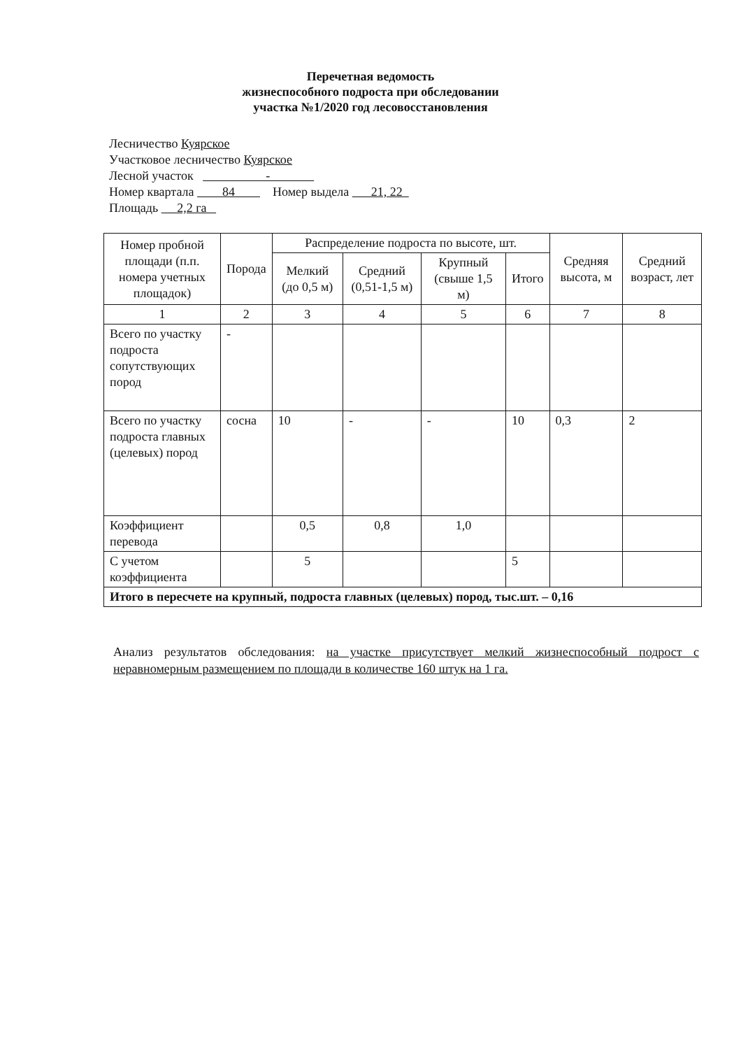Перечетная ведомость
жизнеспособного подроста при обследовании
участка №1/2020 год лесовосстановления
Лесничество Куярское
Участковое лесничество Куярское
Лесной участок -
Номер квартала 84 Номер выдела 21, 22
Площадь 2,2 га
| Номер пробной площади (п.п. номера учетных площадок) | Порода | Распределение подроста по высоте, шт. | | | | Средняя высота, м | Средний возраст, лет |
| --- | --- | --- | --- | --- | --- | --- | --- |
| | | Мелкий (до 0,5 м) | Средний (0,51-1,5 м) | Крупный (свыше 1,5 м) | Итого | | |
| 1 | 2 | 3 | 4 | 5 | 6 | 7 | 8 |
| Всего по участку подроста сопутствующих пород | - | | | | | | |
| Всего по участку подроста главных (целевых) пород | сосна | 10 | - | - | 10 | 0,3 | 2 |
| Коэффициент перевода | | 0,5 | 0,8 | 1,0 | | | |
| С учетом коэффициента | | 5 | | | 5 | | |
| Итого в пересчете на крупный, подроста главных (целевых) пород, тыс.шт. – 0,16 | | | | | | | |
Анализ результатов обследования: на участке присутствует мелкий жизнеспособный подрост с неравномерным размещением по площади в количестве 160 штук на 1 га.